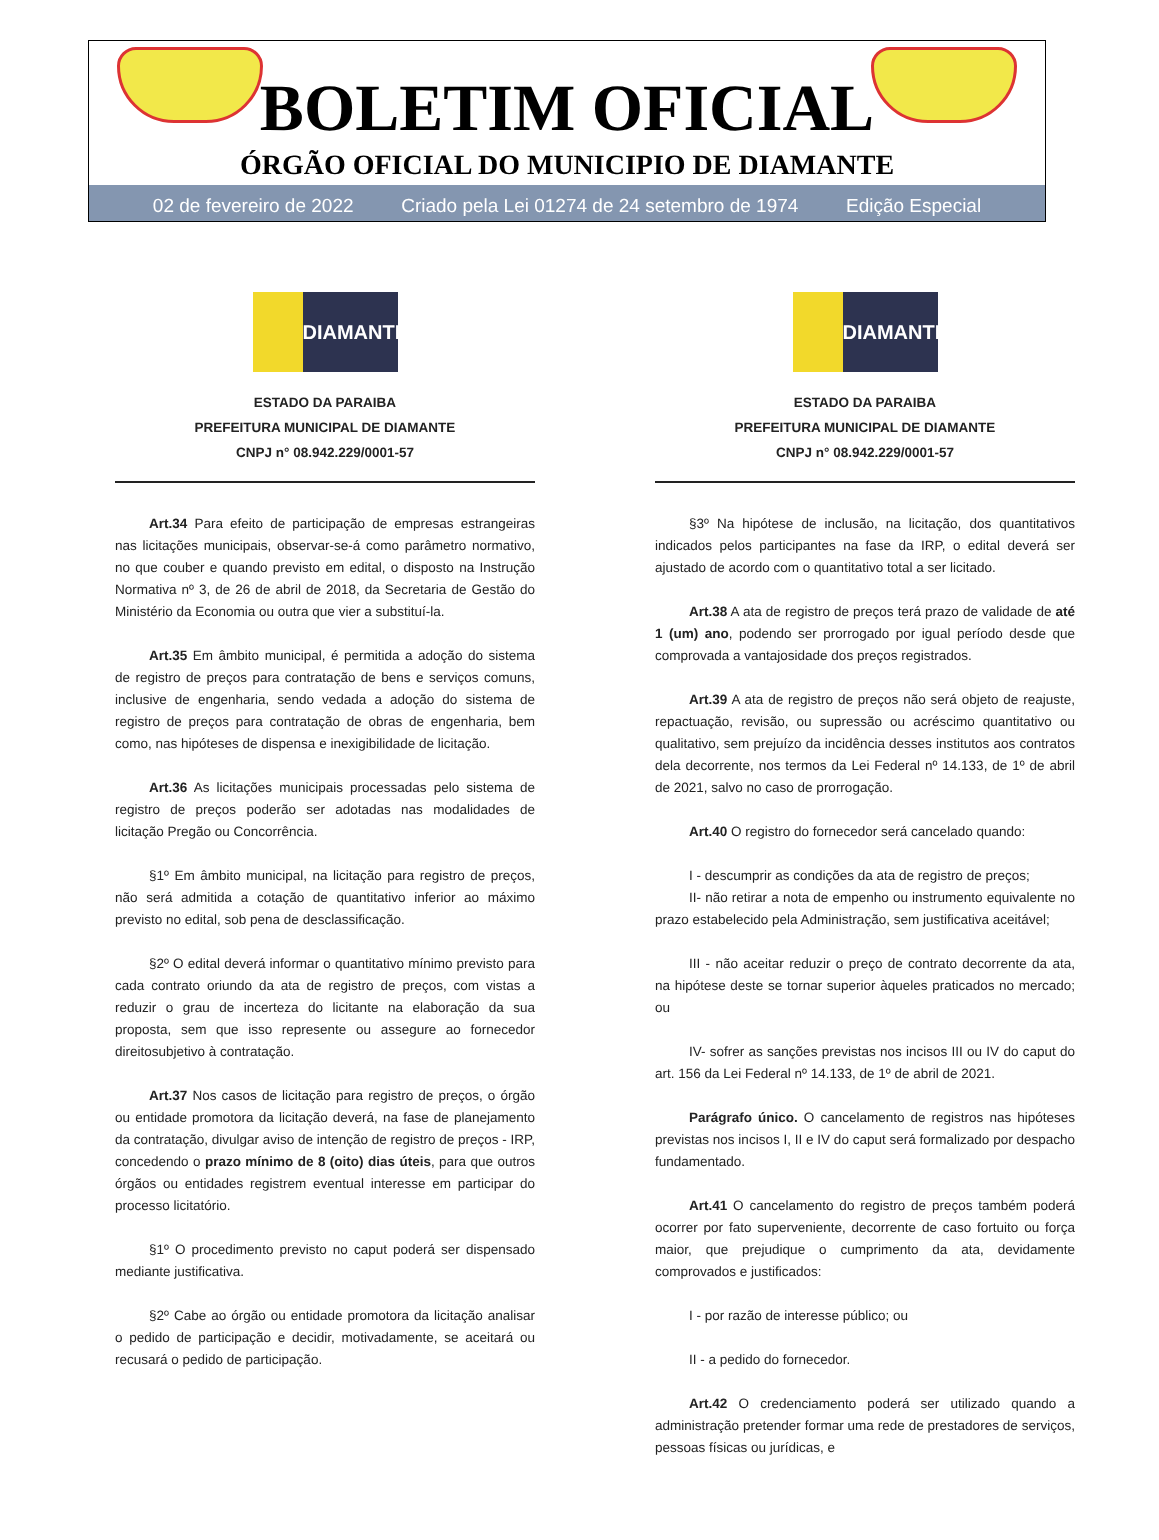BOLETIM OFICIAL
ÓRGÃO OFICIAL DO MUNICIPIO DE DIAMANTE
02 de fevereiro de 2022 Criado pela Lei 01274 de 24 setembro de 1974 Edição Especial
DIAMANTE
ESTADO DA PARAIBA
PREFEITURA MUNICIPAL DE DIAMANTE
CNPJ n° 08.942.229/0001-57
Art.34 Para efeito de participação de empresas estrangeiras nas licitações municipais, observar-se-á como parâmetro normativo, no que couber e quando previsto em edital, o disposto na Instrução Normativa nº 3, de 26 de abril de 2018, da Secretaria de Gestão do Ministério da Economia ou outra que vier a substituí-la.
Art.35 Em âmbito municipal, é permitida a adoção do sistema de registro de preços para contratação de bens e serviços comuns, inclusive de engenharia, sendo vedada a adoção do sistema de registro de preços para contratação de obras de engenharia, bem como, nas hipóteses de dispensa e inexigibilidade de licitação.
Art.36 As licitações municipais processadas pelo sistema de registro de preços poderão ser adotadas nas modalidades de licitação Pregão ou Concorrência.
§1º Em âmbito municipal, na licitação para registro de preços, não será admitida a cotação de quantitativo inferior ao máximo previsto no edital, sob pena de desclassificação.
§2º O edital deverá informar o quantitativo mínimo previsto para cada contrato oriundo da ata de registro de preços, com vistas a reduzir o grau de incerteza do licitante na elaboração da sua proposta, sem que isso represente ou assegure ao fornecedor direitosubjetivo à contratação.
Art.37 Nos casos de licitação para registro de preços, o órgão ou entidade promotora da licitação deverá, na fase de planejamento da contratação, divulgar aviso de intenção de registro de preços - IRP, concedendo o prazo mínimo de 8 (oito) dias úteis, para que outros órgãos ou entidades registrem eventual interesse em participar do processo licitatório.
§1º O procedimento previsto no caput poderá ser dispensado mediante justificativa.
§2º Cabe ao órgão ou entidade promotora da licitação analisar o pedido de participação e decidir, motivadamente, se aceitará ou recusará o pedido de participação.
DIAMANTE
ESTADO DA PARAIBA
PREFEITURA MUNICIPAL DE DIAMANTE
CNPJ n° 08.942.229/0001-57
§3º Na hipótese de inclusão, na licitação, dos quantitativos indicados pelos participantes na fase da IRP, o edital deverá ser ajustado de acordo com o quantitativo total a ser licitado.
Art.38 A ata de registro de preços terá prazo de validade de até 1 (um) ano, podendo ser prorrogado por igual período desde que comprovada a vantajosidade dos preços registrados.
Art.39 A ata de registro de preços não será objeto de reajuste, repactuação, revisão, ou supressão ou acréscimo quantitativo ou qualitativo, sem prejuízo da incidência desses institutos aos contratos dela decorrente, nos termos da Lei Federal nº 14.133, de 1º de abril de 2021, salvo no caso de prorrogação.
Art.40 O registro do fornecedor será cancelado quando:
I - descumprir as condições da ata de registro de preços;
II- não retirar a nota de empenho ou instrumento equivalente no prazo estabelecido pela Administração, sem justificativa aceitável;
III - não aceitar reduzir o preço de contrato decorrente da ata, na hipótese deste se tornar superior àqueles praticados no mercado; ou
IV- sofrer as sanções previstas nos incisos III ou IV do caput do art. 156 da Lei Federal nº 14.133, de 1º de abril de 2021.
Parágrafo único. O cancelamento de registros nas hipóteses previstas nos incisos I, II e IV do caput será formalizado por despacho fundamentado.
Art.41 O cancelamento do registro de preços também poderá ocorrer por fato superveniente, decorrente de caso fortuito ou força maior, que prejudique o cumprimento da ata, devidamente comprovados e justificados:
I - por razão de interesse público; ou
II - a pedido do fornecedor.
Art.42 O credenciamento poderá ser utilizado quando a administração pretender formar uma rede de prestadores de serviços, pessoas físicas ou jurídicas, e